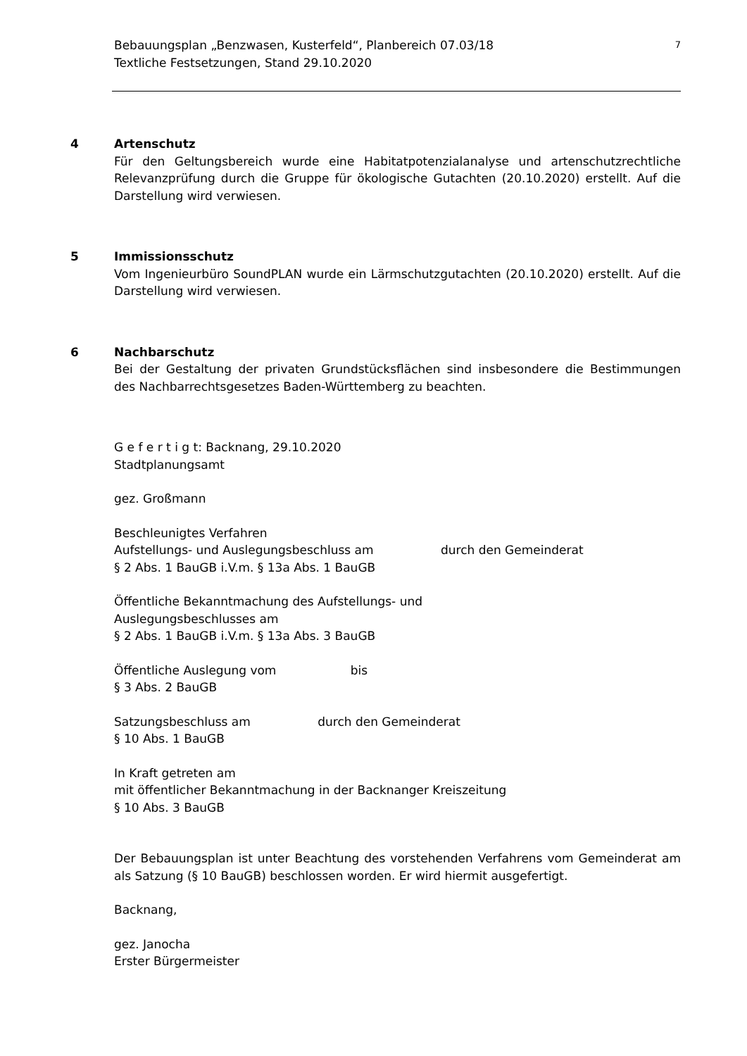Bebauungsplan „Benzwasen, Kusterfeld“, Planbereich 07.03/18
Textliche Festsetzungen, Stand 29.10.2020
7
4
Artenschutz
Für den Geltungsbereich wurde eine Habitatpotenzialanalyse und artenschutzrechtliche Relevanzprüfung durch die Gruppe für ökologische Gutachten (20.10.2020) erstellt. Auf die Darstellung wird verwiesen.
5
Immissionsschutz
Vom Ingenieurbüro SoundPLAN wurde ein Lärmschutzgutachten (20.10.2020) erstellt. Auf die Darstellung wird verwiesen.
6
Nachbarschutz
Bei der Gestaltung der privaten Grundstücksflächen sind insbesondere die Bestimmungen des Nachbarrechtsgesetzes Baden-Württemberg zu beachten.
G e f e r t i g t: Backnang, 29.10.2020
Stadtplanungsamt
gez. Großmann
Beschleunigtes Verfahren
Aufstellungs- und Auslegungsbeschluss am durch den Gemeinderat
§ 2 Abs. 1 BauGB i.V.m. § 13a Abs. 1 BauGB
Öffentliche Bekanntmachung des Aufstellungs- und
Auslegungsbeschlusses am
§ 2 Abs. 1 BauGB i.V.m. § 13a Abs. 3 BauGB
Öffentliche Auslegung vom bis
§ 3 Abs. 2 BauGB
Satzungsbeschluss am durch den Gemeinderat
§ 10 Abs. 1 BauGB
In Kraft getreten am
mit öffentlicher Bekanntmachung in der Backnanger Kreiszeitung
§ 10 Abs. 3 BauGB
Der Bebauungsplan ist unter Beachtung des vorstehenden Verfahrens vom Gemeinderat am als Satzung (§ 10 BauGB) beschlossen worden. Er wird hiermit ausgefertigt.
Backnang,
gez. Janocha
Erster Bürgermeister